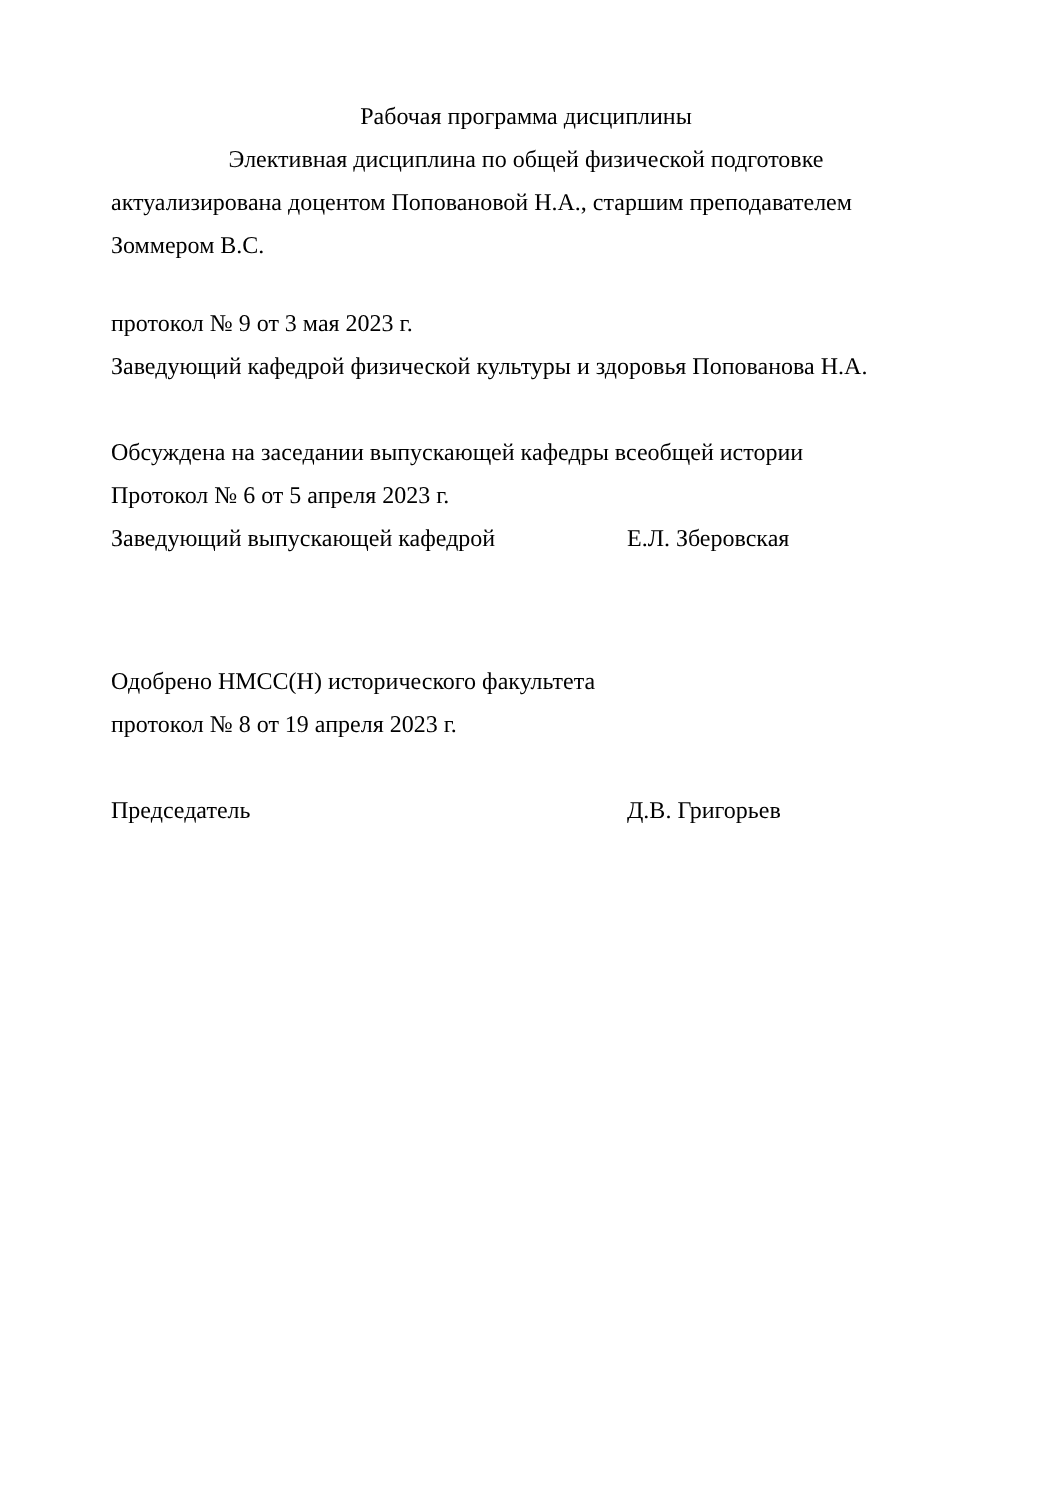Рабочая программа дисциплины
Элективная дисциплина по общей физической подготовке
актуализирована доцентом Поповановой Н.А., старшим преподавателем Зоммером В.С.
протокол № 9 от 3 мая 2023 г.
Заведующий кафедрой физической культуры и здоровья Попованова Н.А.
Обсуждена на заседании выпускающей кафедры всеобщей истории
Протокол № 6 от 5 апреля 2023 г.
Заведующий выпускающей кафедрой Е.Л. Зберовская
Одобрено НМСС(Н) исторического факультета
протокол № 8 от 19 апреля 2023 г.
Председатель Д.В. Григорьев